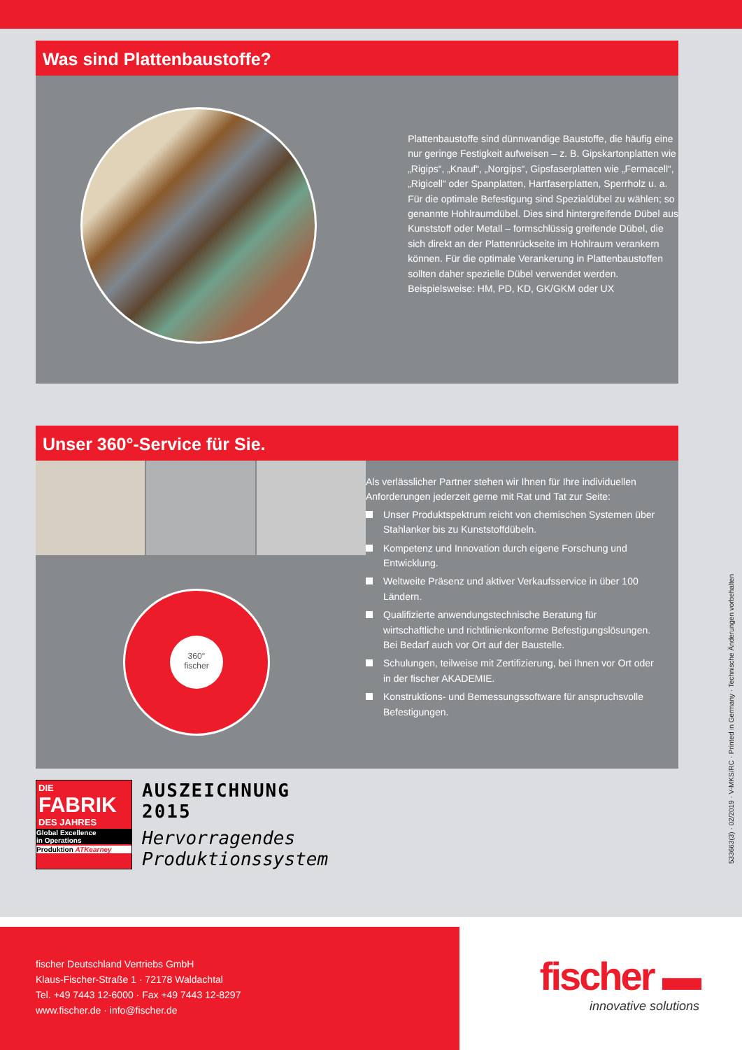Was sind Plattenbaustoffe?
Plattenbaustoffe sind dünnwandige Baustoffe, die häufig eine nur geringe Festigkeit aufweisen – z. B. Gipskarton­platten wie „Rigips“, „Knauf“, „Norgips“, Gipsfaserplatten wie „Fermacell“, „Rigicell“ oder Spanplatten, Hartfaser­platten, Sperrholz u. a. Für die optimale Befestigung sind Spezialdübel zu wählen; so genannte Hohlraumdübel. Dies sind hintergreifende Dübel aus Kunststoff oder Metall – formschlüssig greifende Dübel, die sich direkt an der Plattenrückseite im Hohlraum verankern können. Für die optimale Verankerung in Plattenbaustoffen sollten daher spezielle Dübel verwendet werden. Beispielsweise: HM, PD, KD, GK/GKM oder UX
Unser 360°-Service für Sie.
360°
fischer
Als verlässlicher Partner stehen wir Ihnen für Ihre individuellen Anforderungen jederzeit gerne mit Rat und Tat zur Seite:
Unser Produktspektrum reicht von chemischen Systemen über Stahlanker bis zu Kunststoffdübeln.
Kompetenz und Innovation durch eigene Forschung und Entwicklung.
Weltweite Präsenz und aktiver Verkaufsservice in über 100 Ländern.
Qualifizierte anwendungstechnische Beratung für wirtschaftliche und richtlinienkonforme Befestigungslösungen. Bei Bedarf auch vor Ort auf der Baustelle.
Schulungen, teilweise mit Zertifizierung, bei Ihnen vor Ort oder in der fischer AKADEMIE.
Konstruktions- und Bemessungssoftware für anspruchsvolle Befestigungen.
DIE
FABRIK
DES JAHRES
Global Excellence
in Operations
Produktion ATKearney
AUSZEICHNUNG
2015
Hervorragendes
Produktionssystem
533663(3) · 02/2019 · V-MKS/RC · Printed in Germany · Technische Änderungen vorbehalten
fischer Deutschland Vertriebs GmbH
Klaus-Fischer-Straße 1 · 72178 Waldachtal
Tel. +49 7443 12-6000 · Fax +49 7443 12-8297
www.fischer.de · info@fischer.de
fischer ▬
innovative solutions